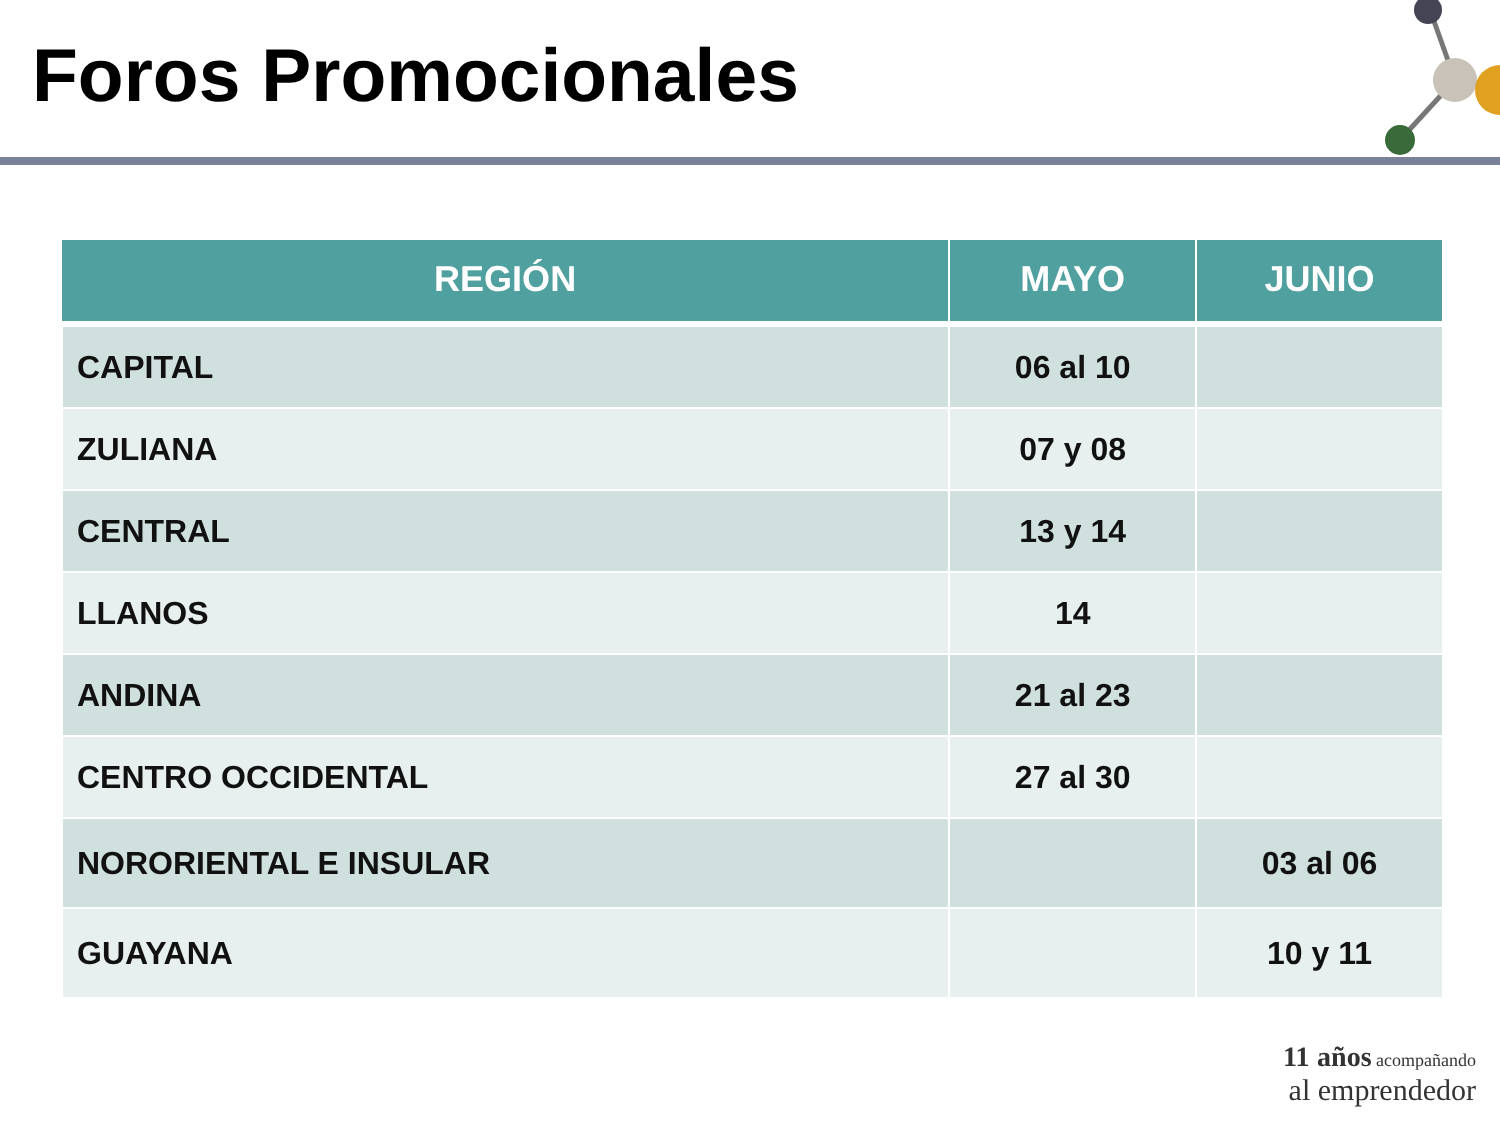Foros Promocionales
| REGIÓN | MAYO | JUNIO |
| --- | --- | --- |
| CAPITAL | 06 al 10 | |
| ZULIANA | 07 y 08 | |
| CENTRAL | 13 y 14 | |
| LLANOS | 14 | |
| ANDINA | 21 al 23 | |
| CENTRO OCCIDENTAL | 27 al 30 | |
| NORORIENTAL E INSULAR | | 03 al 06 |
| GUAYANA | | 10 y 11 |
11 años acompañando
al emprendedor